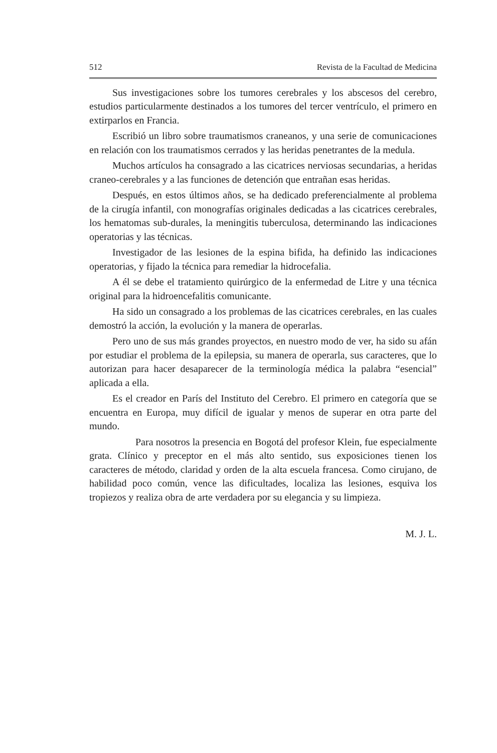512 Revista de la Facultad de Medicina
Sus investigaciones sobre los tumores cerebrales y los abscesos del cerebro, estudios particularmente destinados a los tumores del tercer ventrículo, el primero en extirparlos en Francia.
Escribió un libro sobre traumatismos craneanos, y una serie de comunicaciones en relación con los traumatismos cerrados y las heridas penetrantes de la medula.
Muchos artículos ha consagrado a las cicatrices nerviosas secundarias, a heridas craneo-cerebrales y a las funciones de detención que entrañan esas heridas.
Después, en estos últimos años, se ha dedicado preferencialmente al problema de la cirugía infantil, con monografías originales dedicadas a las cicatrices cerebrales, los hematomas sub-durales, la meningitis tuberculosa, determinando las indicaciones operatorias y las técnicas.
Investigador de las lesiones de la espina bifida, ha definido las indicaciones operatorias, y fijado la técnica para remediar la hidrocefalia.
A él se debe el tratamiento quirúrgico de la enfermedad de Litre y una técnica original para la hidroencefalitis comunicante.
Ha sido un consagrado a los problemas de las cicatrices cerebrales, en las cuales demostró la acción, la evolución y la manera de operarlas.
Pero uno de sus más grandes proyectos, en nuestro modo de ver, ha sido su afán por estudiar el problema de la epilepsia, su manera de operarla, sus caracteres, que lo autorizan para hacer desaparecer de la terminología médica la palabra “esencial” aplicada a ella.
Es el creador en París del Instituto del Cerebro. El primero en categoría que se encuentra en Europa, muy difícil de igualar y menos de superar en otra parte del mundo.
Para nosotros la presencia en Bogotá del profesor Klein, fue especialmente grata. Clínico y preceptor en el más alto sentido, sus exposiciones tienen los caracteres de método, claridad y orden de la alta escuela francesa. Como cirujano, de habilidad poco común, vence las dificultades, localiza las lesiones, esquiva los tropiezos y realiza obra de arte verdadera por su elegancia y su limpieza.
M. J. L.